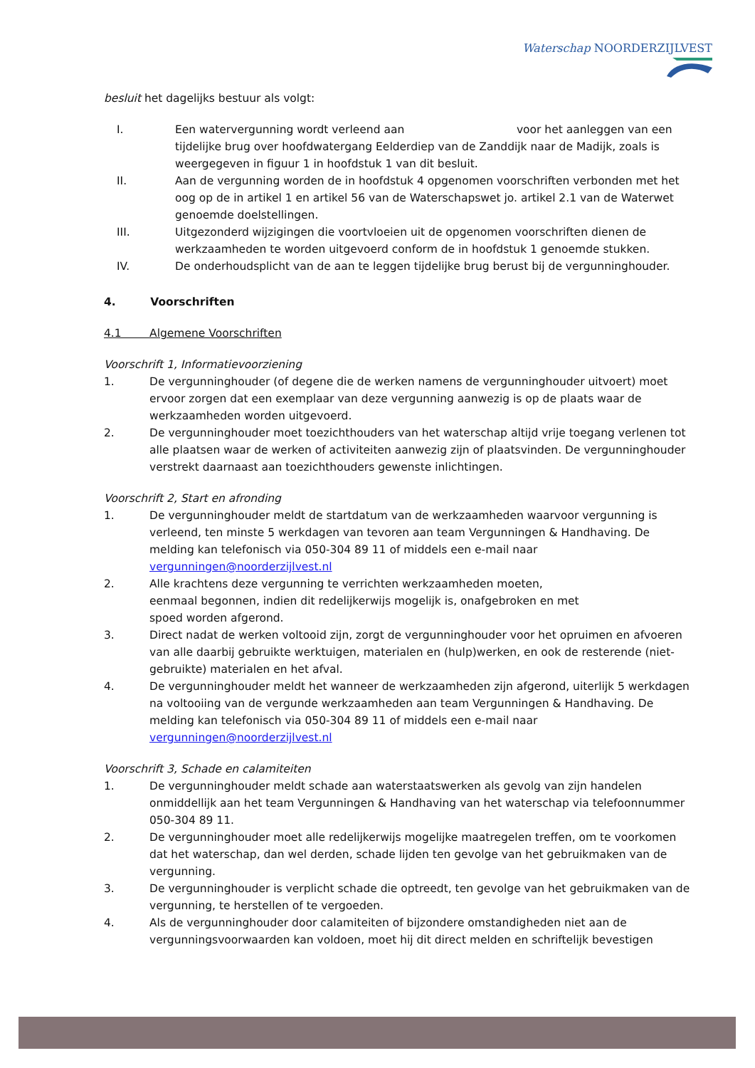Waterschap NOORDERZIJLVEST
besluit het dagelijks bestuur als volgt:
I. Een watervergunning wordt verleend aan voor het aanleggen van een tijdelijke brug over hoofdwatergang Eelderdiep van de Zanddijk naar de Madijk, zoals is weergegeven in figuur 1 in hoofdstuk 1 van dit besluit.
II. Aan de vergunning worden de in hoofdstuk 4 opgenomen voorschriften verbonden met het oog op de in artikel 1 en artikel 56 van de Waterschapswet jo. artikel 2.1 van de Waterwet genoemde doelstellingen.
III. Uitgezonderd wijzigingen die voortvloeien uit de opgenomen voorschriften dienen de werkzaamheden te worden uitgevoerd conform de in hoofdstuk 1 genoemde stukken.
IV. De onderhoudsplicht van de aan te leggen tijdelijke brug berust bij de vergunninghouder.
4. Voorschriften
4.1 Algemene Voorschriften
Voorschrift 1, Informatievoorziening
1. De vergunninghouder (of degene die de werken namens de vergunninghouder uitvoert) moet ervoor zorgen dat een exemplaar van deze vergunning aanwezig is op de plaats waar de werkzaamheden worden uitgevoerd.
2. De vergunninghouder moet toezichthouders van het waterschap altijd vrije toegang verlenen tot alle plaatsen waar de werken of activiteiten aanwezig zijn of plaatsvinden. De vergunninghouder verstrekt daarnaast aan toezichthouders gewenste inlichtingen.
Voorschrift 2, Start en afronding
1. De vergunninghouder meldt de startdatum van de werkzaamheden waarvoor vergunning is verleend, ten minste 5 werkdagen van tevoren aan team Vergunningen & Handhaving. De melding kan telefonisch via 050-304 89 11 of middels een e-mail naar vergunningen@noorderzijlvest.nl
2. Alle krachtens deze vergunning te verrichten werkzaamheden moeten,
eenmaal begonnen, indien dit redelijkerwijs mogelijk is, onafgebroken en met
spoed worden afgerond.
3. Direct nadat de werken voltooid zijn, zorgt de vergunninghouder voor het opruimen en afvoeren van alle daarbij gebruikte werktuigen, materialen en (hulp)werken, en ook de resterende (niet-gebruikte) materialen en het afval.
4. De vergunninghouder meldt het wanneer de werkzaamheden zijn afgerond, uiterlijk 5 werkdagen na voltooiing van de vergunde werkzaamheden aan team Vergunningen & Handhaving. De melding kan telefonisch via 050-304 89 11 of middels een e-mail naar vergunningen@noorderzijlvest.nl
Voorschrift 3, Schade en calamiteiten
1. De vergunninghouder meldt schade aan waterstaatswerken als gevolg van zijn handelen onmiddellijk aan het team Vergunningen & Handhaving van het waterschap via telefoonnummer 050-304 89 11.
2. De vergunninghouder moet alle redelijkerwijs mogelijke maatregelen treffen, om te voorkomen dat het waterschap, dan wel derden, schade lijden ten gevolge van het gebruikmaken van de vergunning.
3. De vergunninghouder is verplicht schade die optreedt, ten gevolge van het gebruikmaken van de vergunning, te herstellen of te vergoeden.
4. Als de vergunninghouder door calamiteiten of bijzondere omstandigheden niet aan de vergunningsvoorwaarden kan voldoen, moet hij dit direct melden en schriftelijk bevestigen